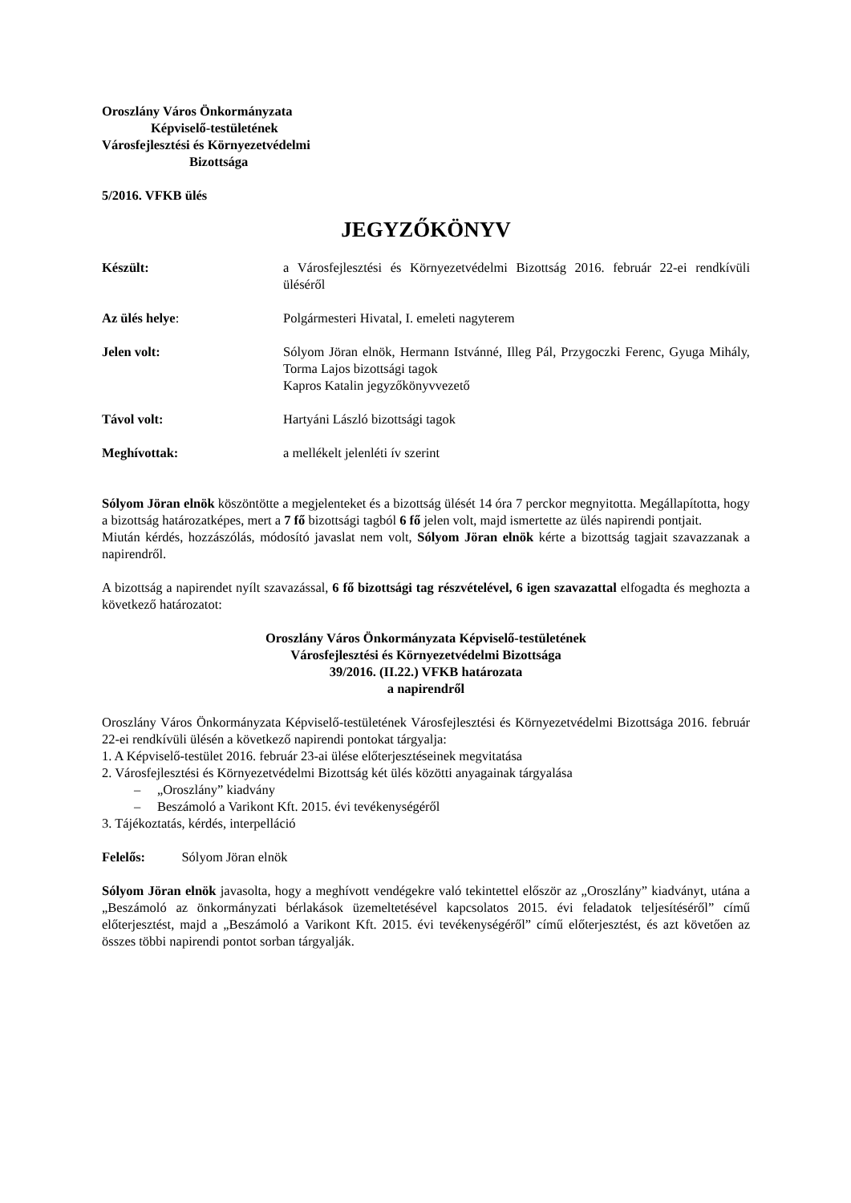Oroszlány Város Önkormányzata
Képviselő-testületének
Városfejlesztési és Környezetvédelmi
Bizottsága
5/2016. VFKB ülés
JEGYZŐKÖNYV
Készült: a Városfejlesztési és Környezetvédelmi Bizottság 2016. február 22-ei rendkívüli üléséről
Az ülés helye: Polgármesteri Hivatal, I. emeleti nagyterem
Jelen volt: Sólyom Jöran elnök, Hermann Istvánné, Illeg Pál, Przygoczki Ferenc, Gyuga Mihály, Torma Lajos bizottsági tagok
Kapros Katalin jegyzőkönyvvezető
Távol volt: Hartyáni László bizottsági tagok
Meghívottak: a mellékelt jelenléti ív szerint
Sólyom Jöran elnök köszöntötte a megjelenteket és a bizottság ülését 14 óra 7 perckor megnyitotta. Megállapította, hogy a bizottság határozatképes, mert a 7 fő bizottsági tagból 6 fő jelen volt, majd ismertette az ülés napirendi pontjait.
Miután kérdés, hozzászólás, módosító javaslat nem volt, Sólyom Jöran elnök kérte a bizottság tagjait szavazzanak a napirendről.
A bizottság a napirendet nyílt szavazással, 6 fő bizottsági tag részvételével, 6 igen szavazattal elfogadta és meghozta a következő határozatot:
Oroszlány Város Önkormányzata Képviselő-testületének
Városfejlesztési és Környezetvédelmi Bizottsága
39/2016. (II.22.) VFKB határozata
a napirendről
Oroszlány Város Önkormányzata Képviselő-testületének Városfejlesztési és Környezetvédelmi Bizottsága 2016. február 22-ei rendkívüli ülésén a következő napirendi pontokat tárgyalja:
1. A Képviselő-testület 2016. február 23-ai ülése előterjesztéseinek megvitatása
2. Városfejlesztési és Környezetvédelmi Bizottság két ülés közötti anyagainak tárgyalása
– „Oroszlány” kiadvány
– Beszámoló a Varikont Kft. 2015. évi tevékenységéről
3. Tájékoztatás, kérdés, interpelláció
Felelős: Sólyom Jöran elnök
Sólyom Jöran elnök javasolta, hogy a meghívott vendégekre való tekintettel először az „Oroszlány” kiadványt, utána a „Beszámoló az önkormányzati bérlakások üzemeltetésével kapcsolatos 2015. évi feladatok teljesítéséről” című előterjesztést, majd a „Beszámoló a Varikont Kft. 2015. évi tevékenységéről” című előterjesztést, és azt követően az összes többi napirendi pontot sorban tárgyalják.